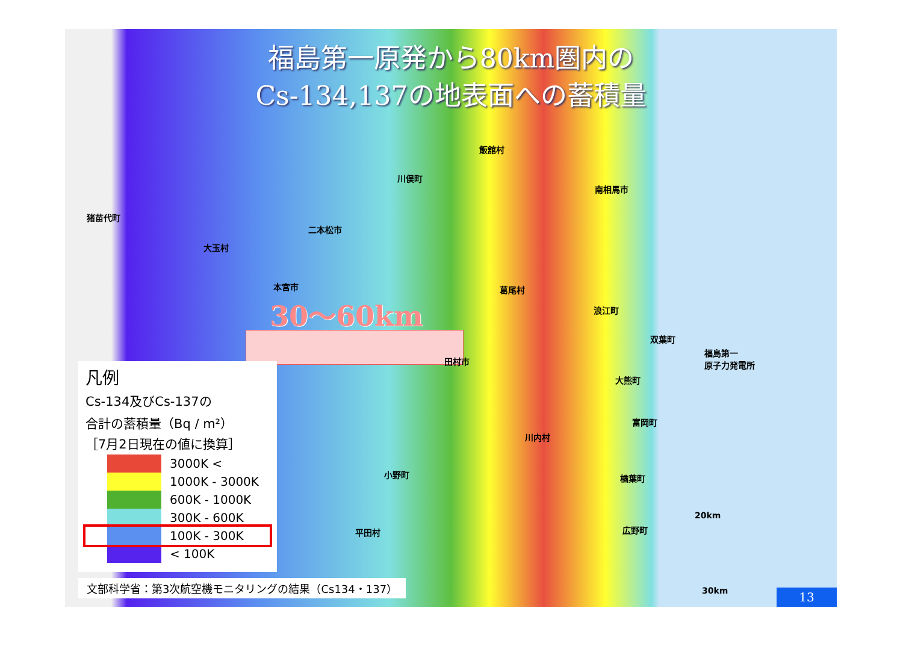福島第一原発から80km圏内の
Cs-134,137の地表面への蓄積量
30～60km
飯舘村
川俣町
南相馬市
猪苗代町
二本松市
大玉村
本宮市 葛尾村
浪江町
双葉町
福島第一
原子力発電所
田村市
大熊町
富岡町
川内村
小野町 楢葉町
20km
広野町
平田村
30km
凡例
Cs-134及びCs-137の
合計の蓄積量（Bq / m²）
［7月2日現在の値に換算］
3000K <
1000K - 3000K
600K - 1000K
300K - 600K
100K - 300K
< 100K
文部科学省：第3次航空機モニタリングの結果（Cs134・137）
13